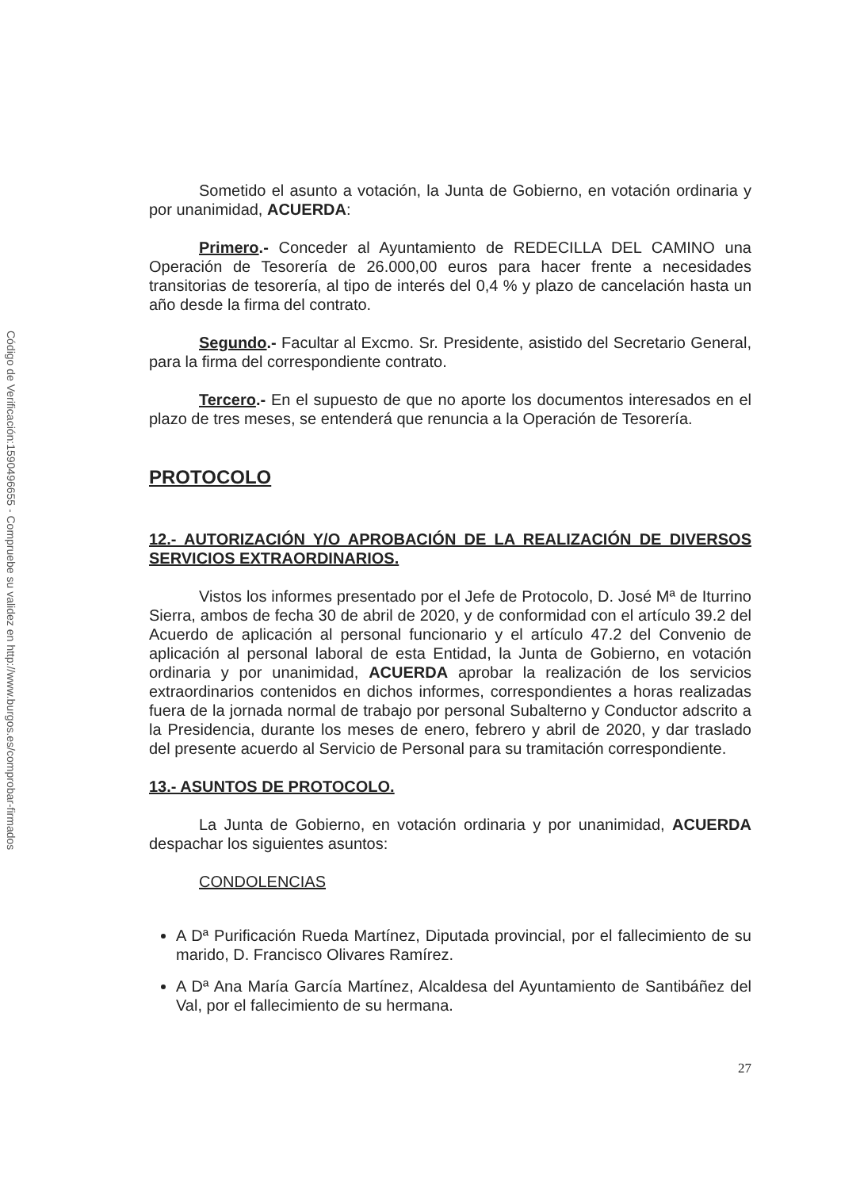Código de Verificación:1590496655 - Compruebe su validez en http://www.burgos.es/comprobar-firmados
Sometido el asunto a votación, la Junta de Gobierno, en votación ordinaria y por unanimidad, ACUERDA:
Primero.- Conceder al Ayuntamiento de REDECILLA DEL CAMINO una Operación de Tesorería de 26.000,00 euros para hacer frente a necesidades transitorias de tesorería, al tipo de interés del 0,4 % y plazo de cancelación hasta un año desde la firma del contrato.
Segundo.- Facultar al Excmo. Sr. Presidente, asistido del Secretario General, para la firma del correspondiente contrato.
Tercero.- En el supuesto de que no aporte los documentos interesados en el plazo de tres meses, se entenderá que renuncia a la Operación de Tesorería.
PROTOCOLO
12.- AUTORIZACIÓN Y/O APROBACIÓN DE LA REALIZACIÓN DE DIVERSOS SERVICIOS EXTRAORDINARIOS.
Vistos los informes presentado por el Jefe de Protocolo, D. José Mª de Iturrino Sierra, ambos de fecha 30 de abril de 2020, y de conformidad con el artículo 39.2 del Acuerdo de aplicación al personal funcionario y el artículo 47.2 del Convenio de aplicación al personal laboral de esta Entidad, la Junta de Gobierno, en votación ordinaria y por unanimidad, ACUERDA aprobar la realización de los servicios extraordinarios contenidos en dichos informes, correspondientes a horas realizadas fuera de la jornada normal de trabajo por personal Subalterno y Conductor adscrito a la Presidencia, durante los meses de enero, febrero y abril de 2020, y dar traslado del presente acuerdo al Servicio de Personal para su tramitación correspondiente.
13.- ASUNTOS DE PROTOCOLO.
La Junta de Gobierno, en votación ordinaria y por unanimidad, ACUERDA despachar los siguientes asuntos:
CONDOLENCIAS
A Dª Purificación Rueda Martínez, Diputada provincial, por el fallecimiento de su marido, D. Francisco Olivares Ramírez.
A Dª Ana María García Martínez, Alcaldesa del Ayuntamiento de Santibáñez del Val, por el fallecimiento de su hermana.
27